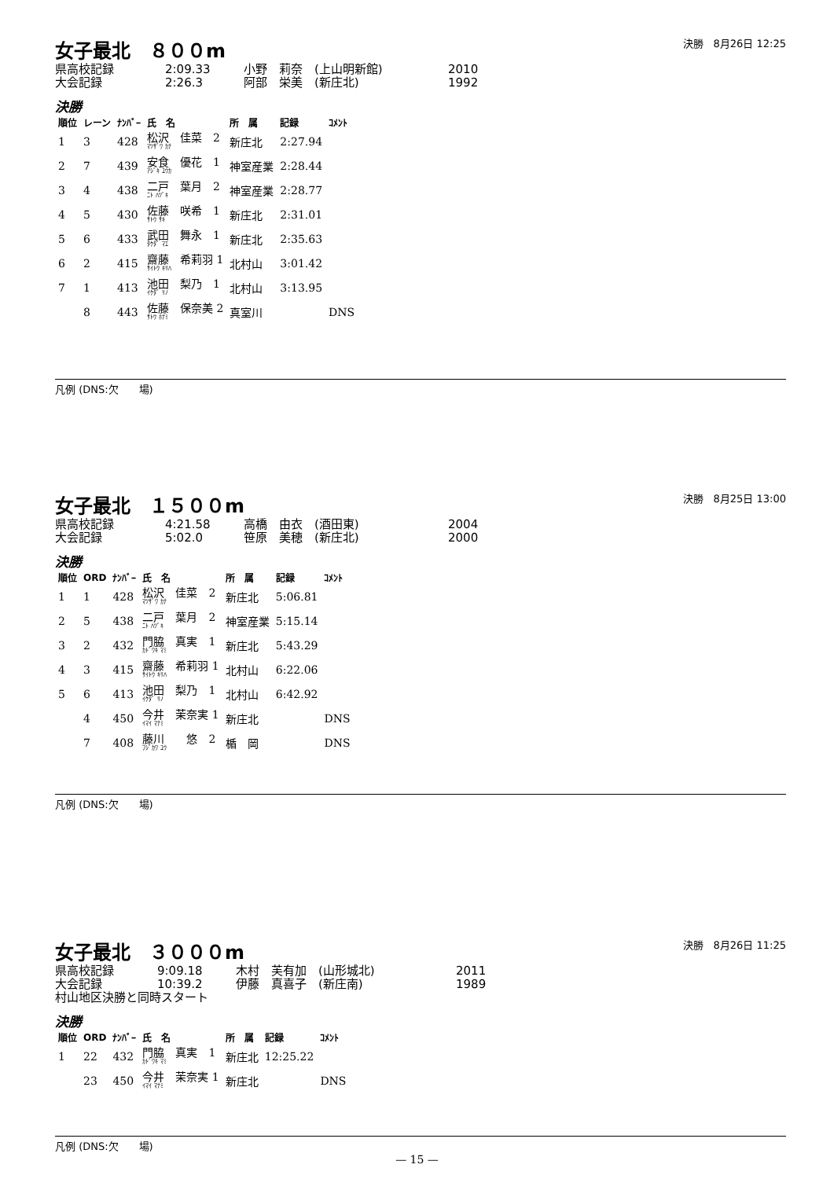決勝　8月26日 12:25
女子最北　８００m
県高校記録 2:09.33 小野　莉奈　(上山明新館) 2010
大会記録 2:26.3 阿部　栄美　(新庄北) 1992
決勝
| 順位 | レーン | ﾅﾝﾊﾞｰ | 氏 名 | 所 属 | 記録 | ｺﾒﾝﾄ |
| --- | --- | --- | --- | --- | --- | --- |
| 1 | 3 | 428 | 松沢 佳菜 2 ﾏﾂｻﾞﾜ ｶﾅ | 新庄北 | 2:27.94 | |
| 2 | 7 | 439 | 安食 優花 1 ｱｼﾞｷ ﾕｳｶ | 神室産業 | 2:28.44 | |
| 3 | 4 | 438 | 二戸 葉月 2 ﾆﾄ ﾊﾂﾞｷ | 神室産業 | 2:28.77 | |
| 4 | 5 | 430 | 佐藤 咲希 1 ｻﾄｳ ｻｷ | 新庄北 | 2:31.01 | |
| 5 | 6 | 433 | 武田 舞永 1 ﾀｹﾀﾞ ﾏｴ | 新庄北 | 2:35.63 | |
| 6 | 2 | 415 | 齋藤 希莉羽 1 ｻｲﾄｳ ｷﾘﾊ | 北村山 | 3:01.42 | |
| 7 | 1 | 413 | 池田 梨乃 1 ｲｹﾀﾞ ﾘﾉ | 北村山 | 3:13.95 | |
| | 8 | 443 | 佐藤 保奈美 2 ｻﾄｳ ﾎﾅﾐ | 真室川 | | DNS |
凡例 (DNS:欠　　場)
決勝　8月25日 13:00
女子最北　１５００m
県高校記録 4:21.58 高橋　由衣　(酒田東) 2004
大会記録 5:02.0 笹原　美穂　(新庄北) 2000
決勝
| 順位 | ORD | ﾅﾝﾊﾞｰ | 氏 名 | 所 属 | 記録 | ｺﾒﾝﾄ |
| --- | --- | --- | --- | --- | --- | --- |
| 1 | 1 | 428 | 松沢 佳菜 2 ﾏﾂｻﾞﾜ ｶﾅ | 新庄北 | 5:06.81 | |
| 2 | 5 | 438 | 二戸 葉月 2 ﾆﾄ ﾊﾂﾞｷ | 神室産業 | 5:15.14 | |
| 3 | 2 | 432 | 門脇 真実 1 ｶﾄﾞﾜｷ ﾏﾐ | 新庄北 | 5:43.29 | |
| 4 | 3 | 415 | 齋藤 希莉羽 1 ｻｲﾄｳ ｷﾘﾊ | 北村山 | 6:22.06 | |
| 5 | 6 | 413 | 池田 梨乃 1 ｲｹﾀﾞ ﾘﾉ | 北村山 | 6:42.92 | |
| | 4 | 450 | 今井 茉奈実 1 ｲﾏｲ ﾏﾅﾐ | 新庄北 | | DNS |
| | 7 | 408 | 藤川 悠 2 ﾌｼﾞｶﾜ ﾕｳ | 楯 岡 | | DNS |
凡例 (DNS:欠　　場)
決勝　8月26日 11:25
女子最北　３０００m
県高校記録 9:09.18 木村　芙有加　(山形城北) 2011
大会記録 10:39.2 伊藤　真喜子　(新庄南) 1989
村山地区決勝と同時スタート
決勝
| 順位 | ORD | ﾅﾝﾊﾞｰ | 氏 名 | 所 属 | 記録 | ｺﾒﾝﾄ |
| --- | --- | --- | --- | --- | --- | --- |
| 1 | 22 | 432 | 門脇 真実 1 ｶﾄﾞﾜｷ ﾏﾐ | 新庄北 | 12:25.22 | |
| | 23 | 450 | 今井 茉奈実 1 ｲﾏｲ ﾏﾅﾐ | 新庄北 | | DNS |
凡例 (DNS:欠　　場)
— 15 —